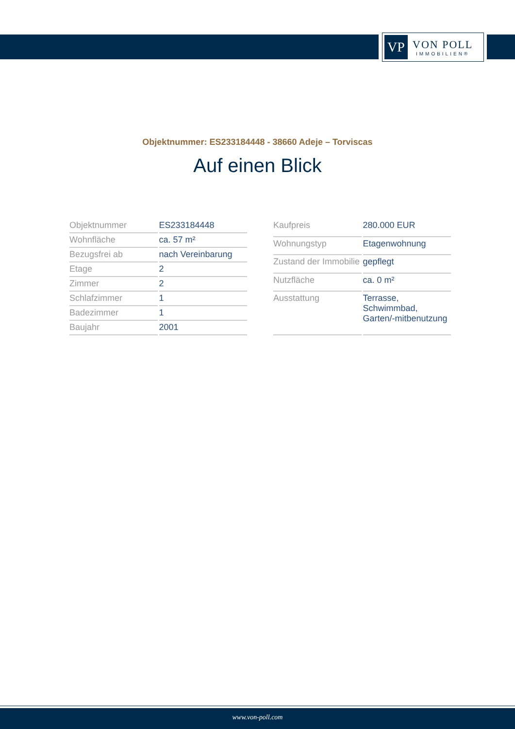VP
VON POLL
IMMOBILIEN®
Objektnummer: ES233184448 - 38660 Adeje – Torviscas
Auf einen Blick
| Objektnummer | ES233184448 |
| Wohnfläche | ca. 57 m² |
| Bezugsfrei ab | nach Vereinbarung |
| Etage | 2 |
| Zimmer | 2 |
| Schlafzimmer | 1 |
| Badezimmer | 1 |
| Baujahr | 2001 |
| Kaufpreis | 280.000 EUR |
| Wohnungstyp | Etagenwohnung |
| Zustand der Immobilie | gepflegt |
| Nutzfläche | ca. 0 m² |
| Ausstattung | Terrasse, Schwimmbad, Garten/-mitbenutzung |
www.von-poll.com